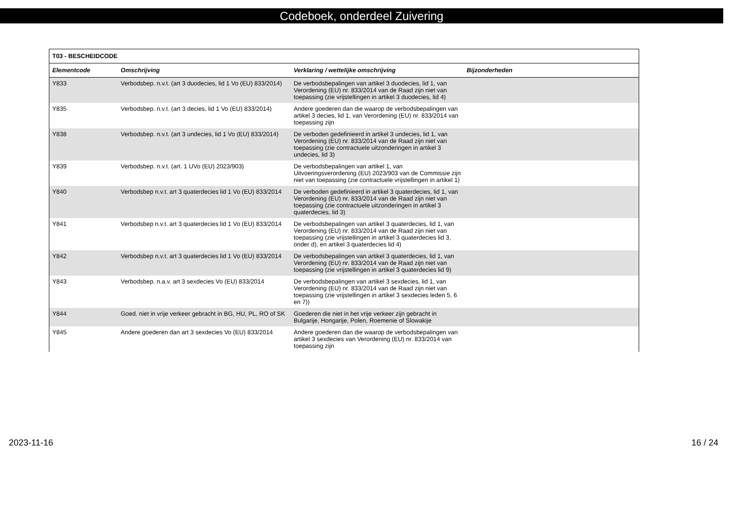Codeboek, onderdeel Zuivering
| T03 - BESCHEIDCODE | | | |
| Elementcode | Omschrijving | Verklaring / wettelijke omschrijving | Bijzonderheden |
| Y833 | Verbodsbep. n.v.t. (art 3 duodecies, lid 1 Vo (EU) 833/2014) | De verbodsbepalingen van artikel 3 duodecies, lid 1, van Verordening (EU) nr. 833/2014 van de Raad zijn niet van toepassing (zie vrijstellingen in artikel 3 duodecies, lid 4) | |
| Y835 | Verbodsbep. n.v.t. (art 3 decies, lid 1 Vo (EU) 833/2014) | Andere goederen dan die waarop de verbodsbepalingen van artikel 3 decies, lid 1, van Verordening (EU) nr. 833/2014 van toepassing zijn | |
| Y838 | Verbodsbep. n.v.t. (art 3 undecies, lid 1 Vo (EU) 833/2014) | De verboden gedefinieerd in artikel 3 undecies, lid 1, van Verordening (EU) nr. 833/2014 van de Raad zijn niet van toepassing (zie contractuele uitzonderingen in artikel 3 undecies, lid 3) | |
| Y839 | Verbodsbep. n.v.t. (art. 1 UVo (EU) 2023/903) | De verbodsbepalingen van artikel 1, van Uitvoeringsverordening (EU) 2023/903 van de Commissie zijn niet van toepassing (zie contractuele vrijstellingen in artikel 1) | |
| Y840 | Verbodsbep n.v.t. art 3 quaterdecies lid 1 Vo (EU) 833/2014 | De verboden gedefinieerd in artikel 3 quaterdecies, lid 1, van Verordening (EU) nr. 833/2014 van de Raad zijn niet van toepassing (zie contractuele uitzonderingen in artikel 3 quaterdecies, lid 3) | |
| Y841 | Verbodsbep n.v.t. art 3 quaterdecies lid 1 Vo (EU) 833/2014 | De verbodsbepalingen van artikel 3 quaterdecies, lid 1, van Verordening (EU) nr. 833/2014 van de Raad zijn niet van toepassing (zie vrijstellingen in artikel 3 quaterdecies lid 3, onder d), en artikel 3 quaterdecies lid 4) | |
| Y842 | Verbodsbep n.v.t. art 3 quaterdecies lid 1 Vo (EU) 833/2014 | De verbodsbepalingen van artikel 3 quaterdecies, lid 1, van Verordening (EU) nr. 833/2014 van de Raad zijn niet van toepassing (zie vrijstellingen in artikel 3 quaterdecies lid 9) | |
| Y843 | Verbodsbep. n.a.v. art 3 sexdecies Vo (EU) 833/2014 | De verbodsbepalingen van artikel 3 sexdecies, lid 1, van Verordening (EU) nr. 833/2014 van de Raad zijn niet van toepassing (zie vrijstellingen in artikel 3 sexdecies leden 5, 6 en 7)) | |
| Y844 | Goed. niet in vrije verkeer gebracht in BG, HU, PL, RO of SK | Goederen die niet in het vrije verkeer zijn gebracht in Bulgarije, Hongarije, Polen, Roemenie of Slowakije | |
| Y845 | Andere goederen dan art 3 sexdecies Vo (EU) 833/2014 | Andere goederen dan die waarop de verbodsbepalingen van artikel 3 sexdecies van Verordening (EU) nr. 833/2014 van toepassing zijn | |
2023-11-16 16 / 24